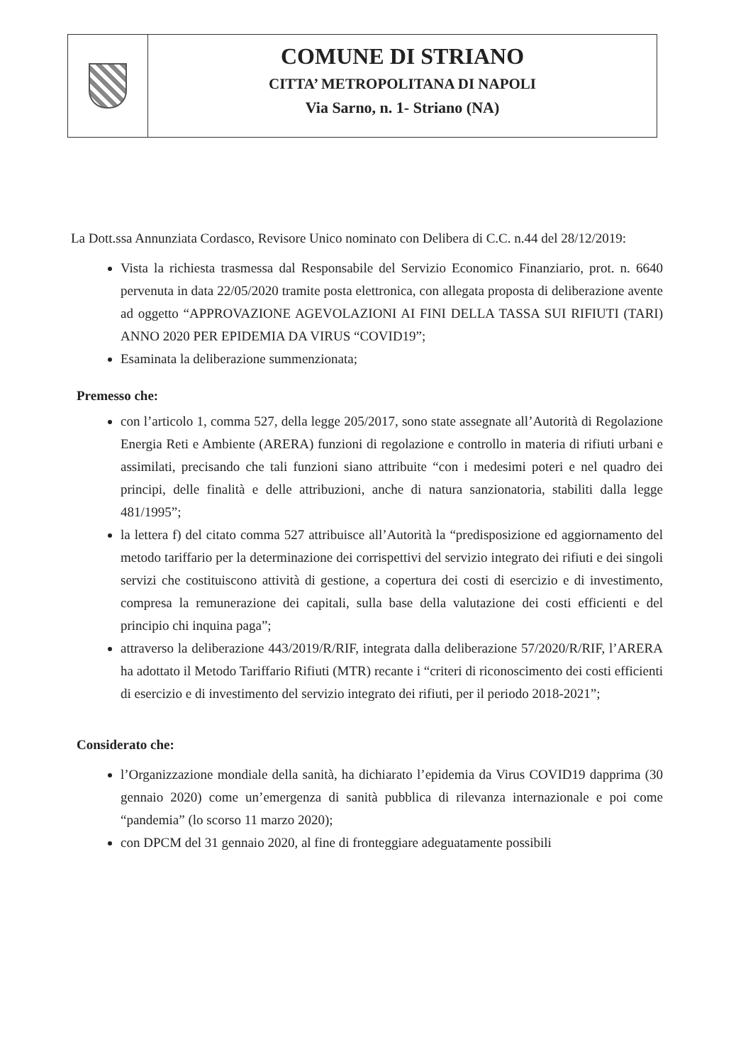COMUNE DI STRIANO
CITTA’ METROPOLITANA DI NAPOLI
Via Sarno, n. 1- Striano (NA)
La Dott.ssa Annunziata Cordasco, Revisore Unico nominato con Delibera di C.C. n.44 del 28/12/2019:
Vista la richiesta trasmessa dal Responsabile del Servizio Economico Finanziario, prot. n. 6640 pervenuta in data 22/05/2020 tramite posta elettronica, con allegata proposta di deliberazione avente ad oggetto “APPROVAZIONE AGEVOLAZIONI AI FINI DELLA TASSA SUI RIFIUTI (TARI) ANNO 2020 PER EPIDEMIA DA VIRUS “COVID19”;
Esaminata la deliberazione summenzionata;
Premesso che:
con l’articolo 1, comma 527, della legge 205/2017, sono state assegnate all’Autorità di Regolazione Energia Reti e Ambiente (ARERA) funzioni di regolazione e controllo in materia di rifiuti urbani e assimilati, precisando che tali funzioni siano attribuite “con i medesimi poteri e nel quadro dei principi, delle finalità e delle attribuzioni, anche di natura sanzionatoria, stabiliti dalla legge 481/1995”;
la lettera f) del citato comma 527 attribuisce all’Autorità la “predisposizione ed aggiornamento del metodo tariffario per la determinazione dei corrispettivi del servizio integrato dei rifiuti e dei singoli servizi che costituiscono attività di gestione, a copertura dei costi di esercizio e di investimento, compresa la remunerazione dei capitali, sulla base della valutazione dei costi efficienti e del principio chi inquina paga”;
attraverso la deliberazione 443/2019/R/RIF, integrata dalla deliberazione 57/2020/R/RIF, l’ARERA ha adottato il Metodo Tariffario Rifiuti (MTR) recante i “criteri di riconoscimento dei costi efficienti di esercizio e di investimento del servizio integrato dei rifiuti, per il periodo 2018-2021”;
Considerato che:
l’Organizzazione mondiale della sanità, ha dichiarato l’epidemia da Virus COVID19 dapprima (30 gennaio 2020) come un’emergenza di sanità pubblica di rilevanza internazionale e poi come “pandemia” (lo scorso 11 marzo 2020);
con DPCM del 31 gennaio 2020, al fine di fronteggiare adeguatamente possibili